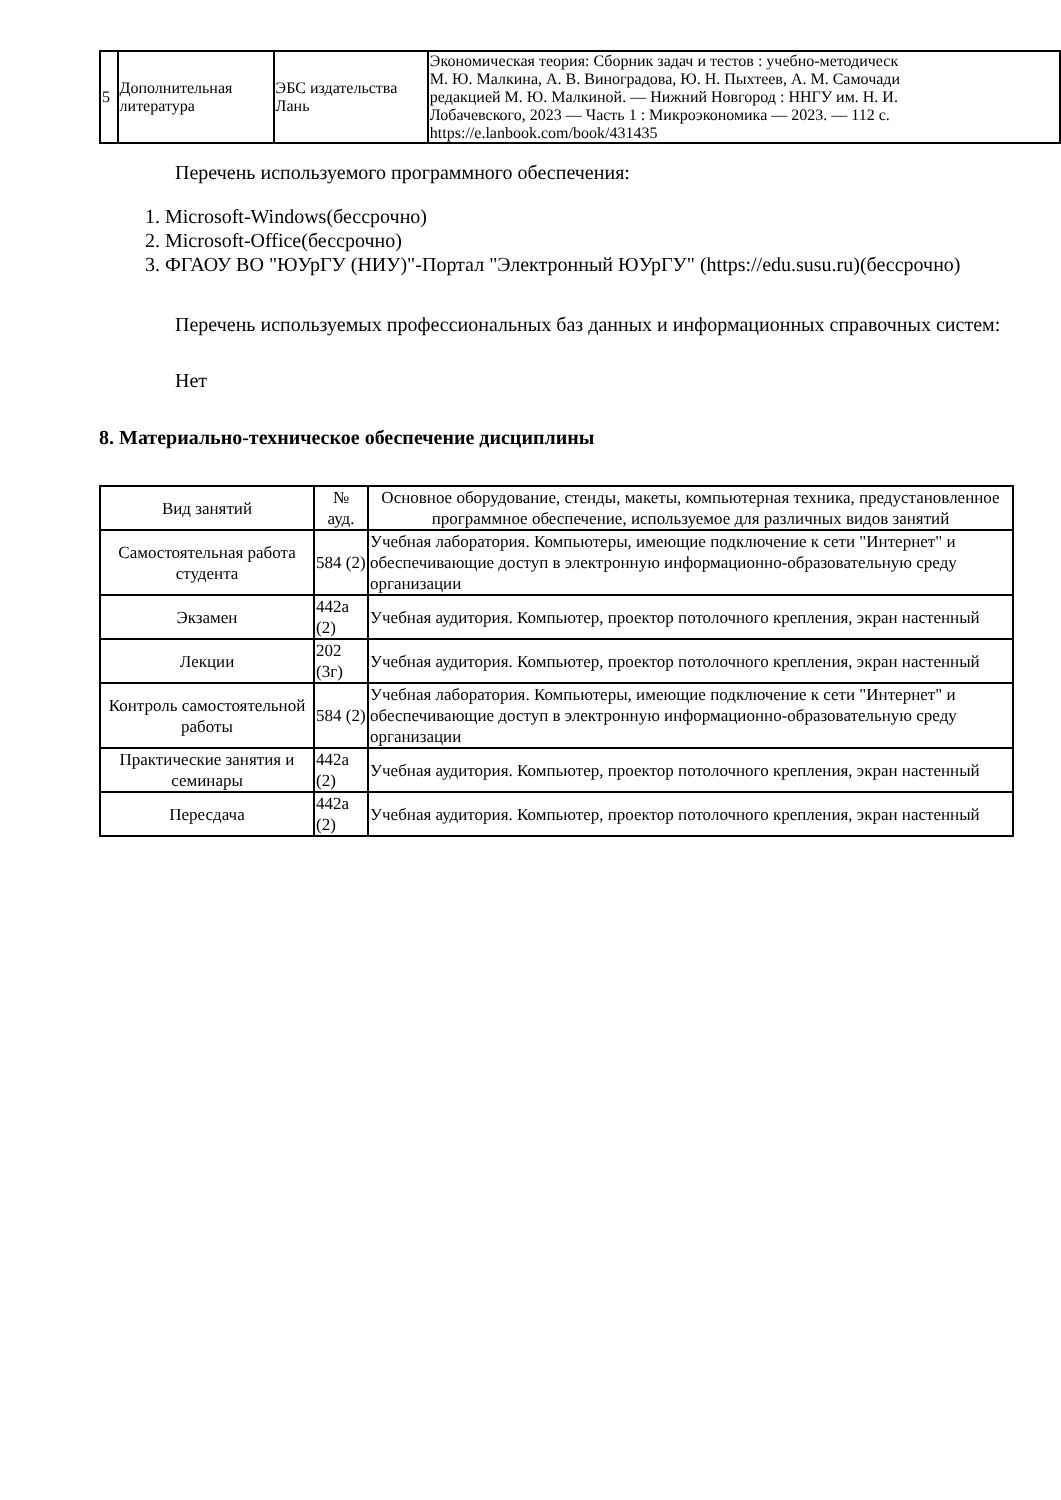| 5 | Дополнительная литература | ЭБС издательства Лань | Экономическая теория: Сборник задач и тестов : учебно-методическ М. Ю. Малкина, А. В. Виноградова, Ю. Н. Пыхтеев, А. М. Самочади редакцией М. Ю. Малкиной. — Нижний Новгород : ННГУ им. Н. И. Лобачевского, 2023 — Часть 1 : Микроэкономика — 2023. — 112 с. https://e.lanbook.com/book/431435 |
Перечень используемого программного обеспечения:
1. Microsoft-Windows(бессрочно)
2. Microsoft-Office(бессрочно)
3. ФГАОУ ВО "ЮУрГУ (НИУ)"-Портал "Электронный ЮУрГУ" (https://edu.susu.ru)(бессрочно)
Перечень используемых профессиональных баз данных и информационных справочных систем:
Нет
8. Материально-техническое обеспечение дисциплины
| Вид занятий | № ауд. | Основное оборудование, стенды, макеты, компьютерная техника, предустановленное программное обеспечение, используемое для различных видов занятий |
| Самостоятельная работа студента | 584 (2) | Учебная лаборатория. Компьютеры, имеющие подключение к сети "Интернет" и обеспечивающие доступ в электронную информационно-образовательную среду организации |
| Экзамен | 442а (2) | Учебная аудитория. Компьютер, проектор потолочного крепления, экран настенный |
| Лекции | 202 (3г) | Учебная аудитория. Компьютер, проектор потолочного крепления, экран настенный |
| Контроль самостоятельной работы | 584 (2) | Учебная лаборатория. Компьютеры, имеющие подключение к сети "Интернет" и обеспечивающие доступ в электронную информационно-образовательную среду организации |
| Практические занятия и семинары | 442а (2) | Учебная аудитория. Компьютер, проектор потолочного крепления, экран настенный |
| Пересдача | 442а (2) | Учебная аудитория. Компьютер, проектор потолочного крепления, экран настенный |